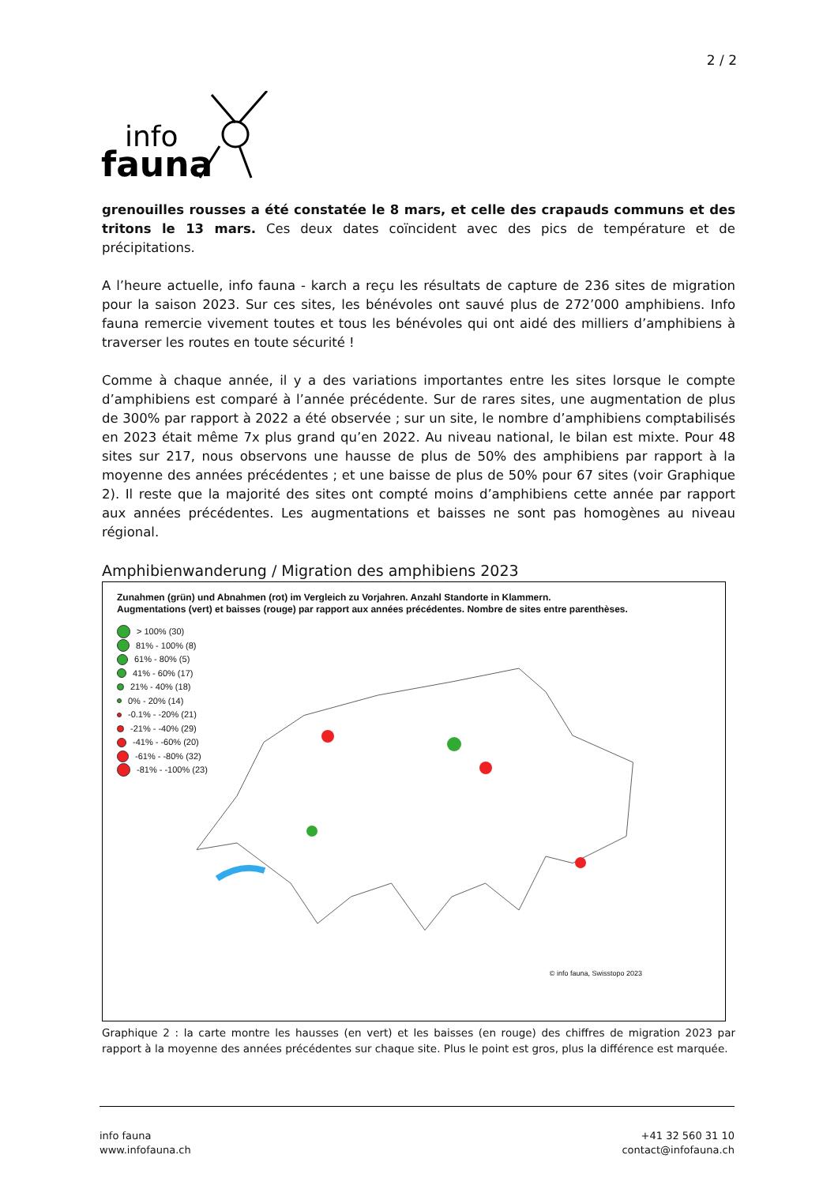2 / 2
info
fauna
grenouilles rousses a été constatée le 8 mars, et celle des crapauds communs et des tritons le 13 mars. Ces deux dates coïncident avec des pics de température et de précipitations.
A l’heure actuelle, info fauna - karch a reçu les résultats de capture de 236 sites de migration pour la saison 2023. Sur ces sites, les bénévoles ont sauvé plus de 272’000 amphibiens. Info fauna remercie vivement toutes et tous les bénévoles qui ont aidé des milliers d’amphibiens à traverser les routes en toute sécurité !
Comme à chaque année, il y a des variations importantes entre les sites lorsque le compte d’amphibiens est comparé à l’année précédente. Sur de rares sites, une augmentation de plus de 300% par rapport à 2022 a été observée ; sur un site, le nombre d’amphibiens comptabilisés en 2023 était même 7x plus grand qu’en 2022. Au niveau national, le bilan est mixte. Pour 48 sites sur 217, nous observons une hausse de plus de 50% des amphibiens par rapport à la moyenne des années précédentes ; et une baisse de plus de 50% pour 67 sites (voir Graphique 2). Il reste que la majorité des sites ont compté moins d’amphibiens cette année par rapport aux années précédentes. Les augmentations et baisses ne sont pas homogènes au niveau régional.
Amphibienwanderung / Migration des amphibiens 2023
Zunahmen (grün) und Abnahmen (rot) im Vergleich zu Vorjahren. Anzahl Standorte in Klammern.
Augmentations (vert) et baisses (rouge) par rapport aux années précédentes. Nombre de sites entre parenthèses.
> 100% (30)
81% - 100% (8)
61% - 80% (5)
41% - 60% (17)
21% - 40% (18)
0% - 20% (14)
-0.1% - -20% (21)
-21% - -40% (29)
-41% - -60% (20)
-61% - -80% (32)
-81% - -100% (23)
© info fauna, Swisstopo 2023
Graphique 2 : la carte montre les hausses (en vert) et les baisses (en rouge) des chiffres de migration 2023 par rapport à la moyenne des années précédentes sur chaque site. Plus le point est gros, plus la différence est marquée.
info fauna
www.infofauna.ch
+41 32 560 31 10
contact@infofauna.ch